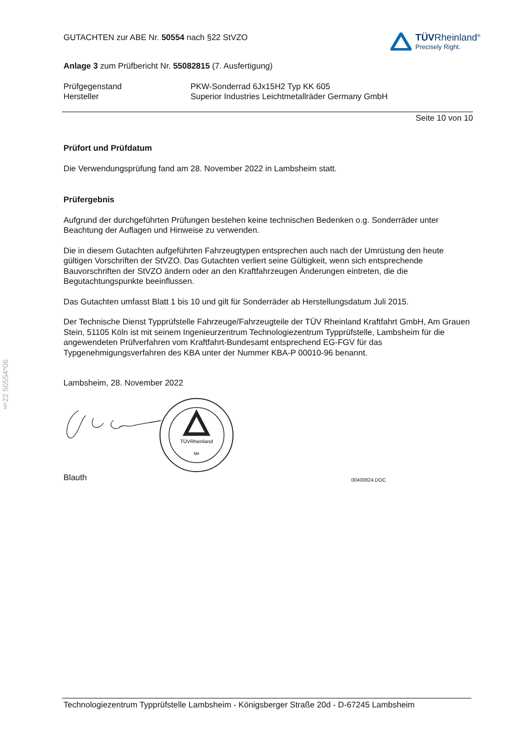§22 50554*06
GUTACHTEN zur ABE Nr. 50554 nach §22 StVZO
TÜVRheinland<sup>®</sup>
Precisely Right.
Anlage 3 zum Prüfbericht Nr. 55082815 (7. Ausfertigung)
Prüfgegenstand
Hersteller
PKW-Sonderrad 6Jx15H2 Typ KK 605
Superior Industries Leichtmetallräder Germany GmbH
Seite 10 von 10
Prüfort und Prüfdatum
Die Verwendungsprüfung fand am 28. November 2022 in Lambsheim statt.
Prüfergebnis
Aufgrund der durchgeführten Prüfungen bestehen keine technischen Bedenken o.g. Sonderräder unter Beachtung der Auflagen und Hinweise zu verwenden.
Die in diesem Gutachten aufgeführten Fahrzeugtypen entsprechen auch nach der Umrüstung den heute gültigen Vorschriften der StVZO. Das Gutachten verliert seine Gültigkeit, wenn sich entsprechende Bauvorschriften der StVZO ändern oder an den Kraftfahrzeugen Änderungen eintreten, die die Begutachtungspunkte beeinflussen.
Das Gutachten umfasst Blatt 1 bis 10 und gilt für Sonderräder ab Herstellungsdatum Juli 2015.
Der Technische Dienst Typprüfstelle Fahrzeuge/Fahrzeugteile der TÜV Rheinland Kraftfahrt GmbH, Am Grauen Stein, 51105 Köln ist mit seinem Ingenieurzentrum Technologiezentrum Typprüfstelle, Lambsheim für die angewendeten Prüfverfahren vom Kraftfahrt-Bundesamt entsprechend EG-FGV für das Typgenehmigungsverfahren des KBA unter der Nummer KBA-P 00010-96 benannt.
Lambsheim, 28. November 2022
TÜVRheinland
M•
Blauth
00400824.DOC
Technologiezentrum Typprüfstelle Lambsheim - Königsberger Straße 20d - D-67245 Lambsheim